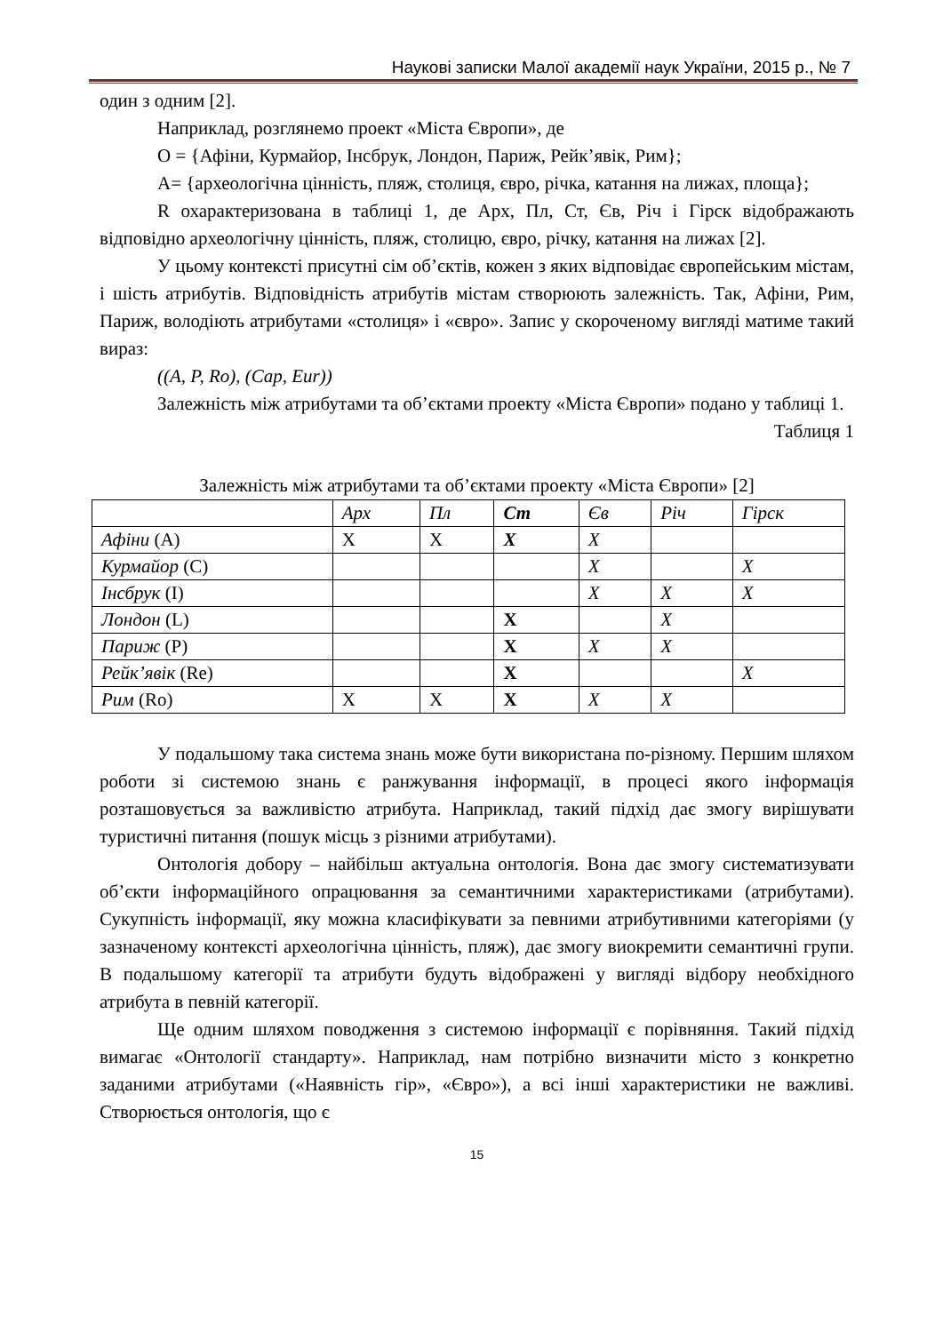Наукові записки Малої академії наук України, 2015 р., № 7
один з одним [2].
Наприклад, розглянемо проект «Міста Європи», де
O = {Афіни, Курмайор, Інсбрук, Лондон, Париж, Рейк’явік, Рим};
A= {археологічна цінність, пляж, столиця, євро, річка, катання на лижах, площа};
R охарактеризована в таблиці 1, де Арх, Пл, Ст, Єв, Річ і Гірск відображають відповідно археологічну цінність, пляж, столицю, євро, річку, катання на лижах [2].
У цьому контексті присутні сім об’єктів, кожен з яких відповідає європейським містам, і шість атрибутів. Відповідність атрибутів містам створюють залежність. Так, Афіни, Рим, Париж, володіють атрибутами «столиця» і «євро». Запис у скороченому вигляді матиме такий вираз:
((A, P, Ro), (Cap, Eur))
Залежність між атрибутами та об’єктами проекту «Міста Європи» подано у таблиці 1.
Таблиця 1
Залежність між атрибутами та об’єктами проекту «Міста Європи» [2]
| | Арх | Пл | Ст | Єв | Річ | Гірск |
| Афіни (A) | X | X | X | X | | |
| Курмайор (C) | | | | X | | X |
| Інсбрук (I) | | | | X | X | X |
| Лондон (L) | | | X | | X | |
| Париж (P) | | | X | X | X | |
| Рейк’явік (Re) | | | X | | | X |
| Рим (Ro) | X | X | X | X | X | |
У подальшому така система знань може бути використана по-різному. Першим шляхом роботи зі системою знань є ранжування інформації, в процесі якого інформація розташовується за важливістю атрибута. Наприклад, такий підхід дає змогу вирішувати туристичні питання (пошук місць з різними атрибутами).
Онтологія добору – найбільш актуальна онтологія. Вона дає змогу систематизувати об’єкти інформаційного опрацювання за семантичними характеристиками (атрибутами). Сукупність інформації, яку можна класифікувати за певними атрибутивними категоріями (у зазначеному контексті археологічна цінність, пляж), дає змогу виокремити семантичні групи. В подальшому категорії та атрибути будуть відображені у вигляді відбору необхідного атрибута в певній категорії.
Ще одним шляхом поводження з системою інформації є порівняння. Такий підхід вимагає «Онтології стандарту». Наприклад, нам потрібно визначити місто з конкретно заданими атрибутами («Наявність гір», «Євро»), а всі інші характеристики не важливі. Створюється онтологія, що є
15